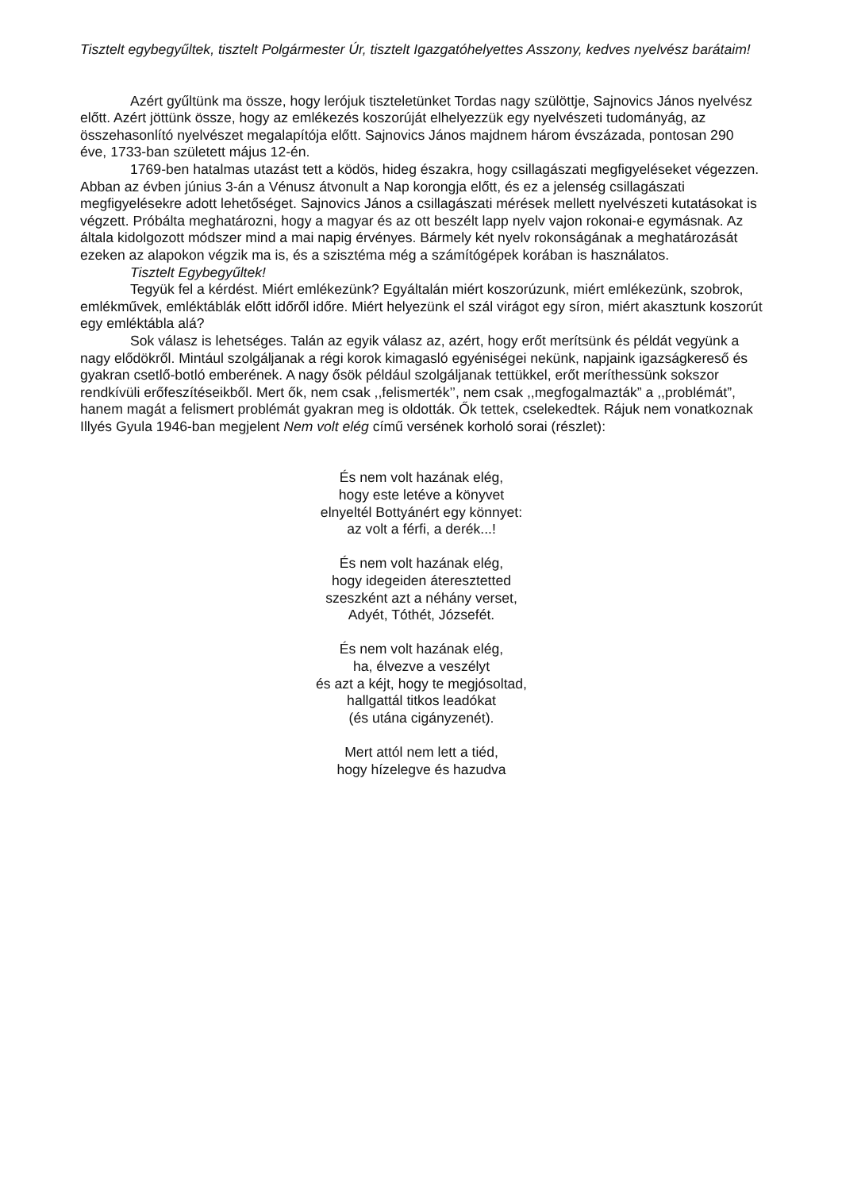Tisztelt egybegyűltek, tisztelt Polgármester Úr, tisztelt Igazgatóhelyettes Asszony, kedves nyelvész barátaim!
Azért gyűltünk ma össze, hogy lerójuk tiszteletünket Tordas nagy szülöttje, Sajnovics János nyelvész előtt. Azért jöttünk össze, hogy az emlékezés koszorúját elhelyezzük egy nyelvészeti tudományág, az összehasonlító nyelvészet megalapítója előtt. Sajnovics János majdnem három évszázada, pontosan 290 éve, 1733-ban született május 12-én.
1769-ben hatalmas utazást tett a ködös, hideg északra, hogy csillagászati megfigyeléseket végezzen. Abban az évben június 3-án a Vénusz átvonult a Nap korongja előtt, és ez a jelenség csillagászati megfigyelésekre adott lehetőséget. Sajnovics János a csillagászati mérések mellett nyelvészeti kutatásokat is végzett. Próbálta meghatározni, hogy a magyar és az ott beszélt lapp nyelv vajon rokonai-e egymásnak. Az általa kidolgozott módszer mind a mai napig érvényes. Bármely két nyelv rokonságának a meghatározását ezeken az alapokon végzik ma is, és a szisztéma még a számítógépek korában is használatos.
Tisztelt Egybegyűltek!
Tegyük fel a kérdést. Miért emlékezünk? Egyáltalán miért koszorúzunk, miért emlékezünk, szobrok, emlékművek, emléktáblák előtt időről időre. Miért helyezünk el szál virágot egy síron, miért akasztunk koszorút egy emléktábla alá?
Sok válasz is lehetséges. Talán az egyik válasz az, azért, hogy erőt merítsünk és példát vegyünk a nagy elődökről. Mintául szolgáljanak a régi korok kimagasló egyéniségei nekünk, napjaink igazságkereső és gyakran csetlő-botló emberének. A nagy ősök például szolgáljanak tettükkel, erőt meríthessünk sokszor rendkívüli erőfeszítéseikből. Mert ők, nem csak ,,felismerték’’, nem csak ,,megfogalmazták” a ,,problémát”, hanem magát a felismert problémát gyakran meg is oldották. Ők tettek, cselekedtek. Rájuk nem vonatkoznak Illyés Gyula 1946-ban megjelent Nem volt elég című versének korholó sorai (részlet):
És nem volt hazának elég,
hogy este letéve a könyvet
elnyeltél Bottyánért egy könnyet:
az volt a férfi, a derék...!
És nem volt hazának elég,
hogy idegeiden áteresztetted
szeszként azt a néhány verset,
Adyét, Tóthét, Józsefét.
És nem volt hazának elég,
ha, élvezve a veszélyt
és azt a kéjt, hogy te megjósoltad,
hallgattál titkos leadókat
(és utána cigányzenét).
Mert attól nem lett a tiéd,
hogy hízelegve és hazudva